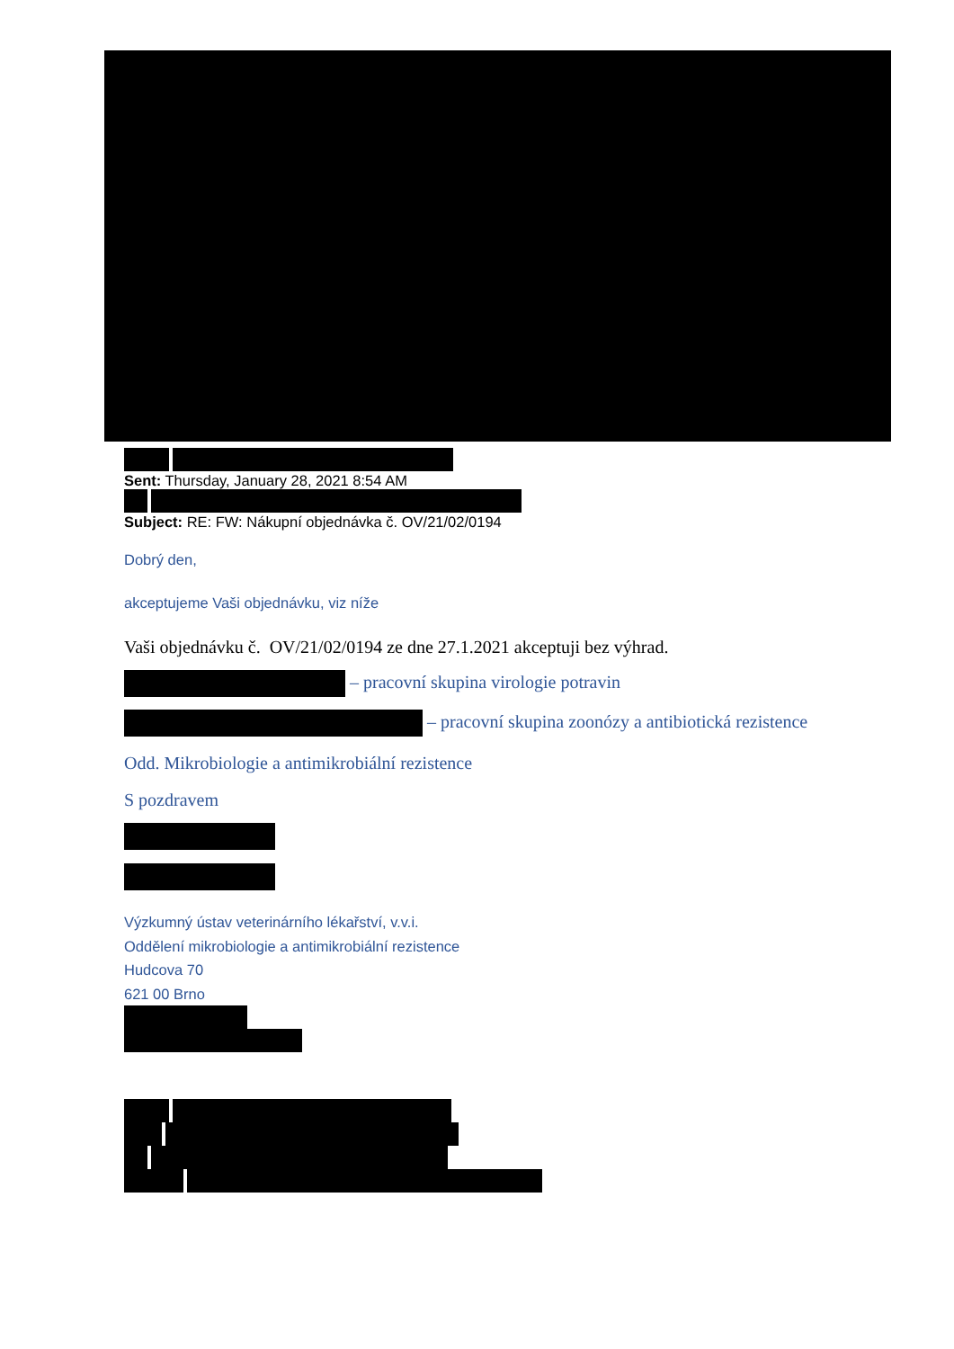Sent: Thursday, January 28, 2021 8:54 AM
Subject: RE: FW: Nákupní objednávka č. OV/21/02/0194
Dobrý den,
akceptujeme Vaši objednávku, viz níže
Vaši objednávku č. OV/21/02/0194 ze dne 27.1.2021 akceptuji bez výhrad.
– pracovní skupina virologie potravin
– pracovní skupina zoonózy a antibiotická rezistence
Odd. Mikrobiologie a antimikrobiální rezistence
S pozdravem
Výzkumný ústav veterinárního lékařství, v.v.i.
Oddělení mikrobiologie a antimikrobiální rezistence
Hudcova 70
621 00 Brno